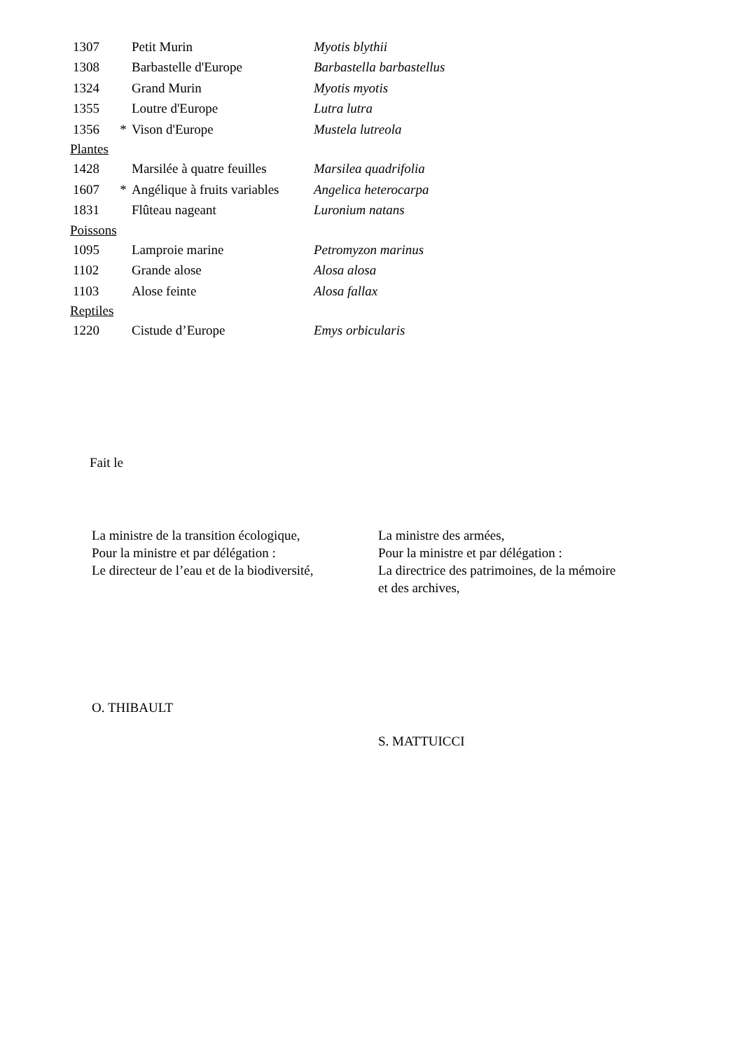| 1307 | | Petit Murin | Myotis blythii |
| 1308 | | Barbastelle d'Europe | Barbastella barbastellus |
| 1324 | | Grand Murin | Myotis myotis |
| 1355 | | Loutre d'Europe | Lutra lutra |
| 1356 | * | Vison d'Europe | Mustela lutreola |
| Plantes | | | |
| 1428 | | Marsilée à quatre feuilles | Marsilea quadrifolia |
| 1607 | * | Angélique à fruits variables | Angelica heterocarpa |
| 1831 | | Flûteau nageant | Luronium natans |
| Poissons | | | |
| 1095 | | Lamproie marine | Petromyzon marinus |
| 1102 | | Grande alose | Alosa alosa |
| 1103 | | Alose feinte | Alosa fallax |
| Reptiles | | | |
| 1220 | | Cistude d’Europe | Emys orbicularis |
Fait le
La ministre de la transition écologique,
Pour la ministre et par délégation :
Le directeur de l’eau et de la biodiversité,
La ministre des armées,
Pour la ministre et par délégation :
La directrice des patrimoines, de la mémoire
et des archives,
O. THIBAULT
S. MATTUICCI